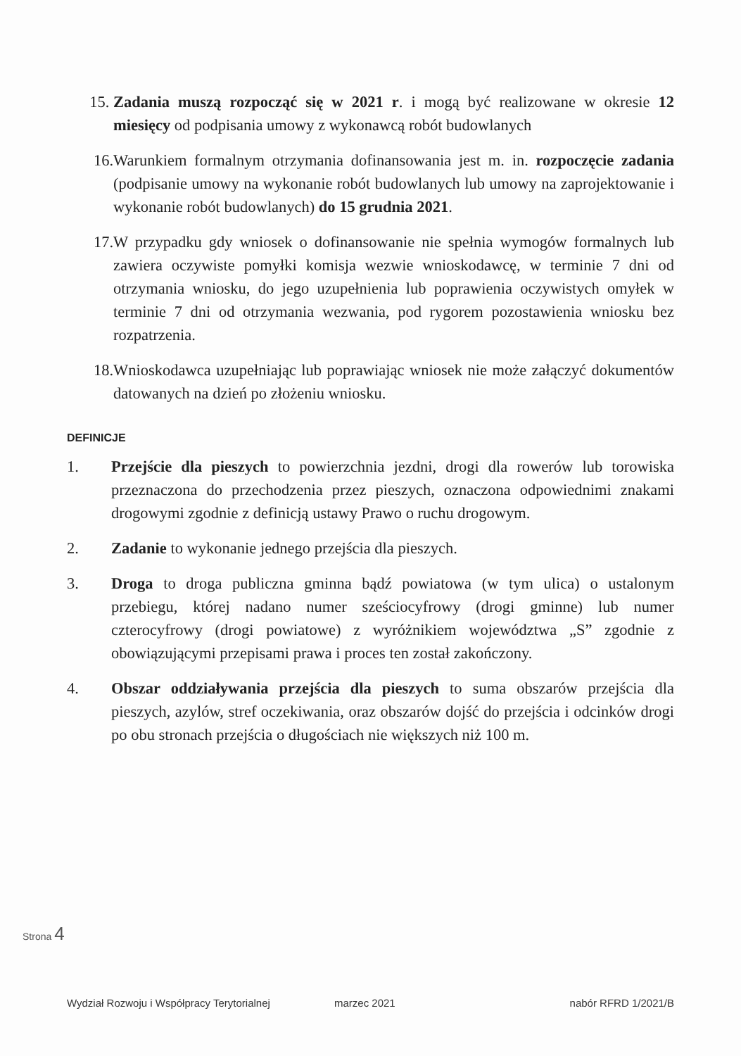15. Zadania muszą rozpocząć się w 2021 r. i mogą być realizowane w okresie 12 miesięcy od podpisania umowy z wykonawcą robót budowlanych
16. Warunkiem formalnym otrzymania dofinansowania jest m. in. rozpoczęcie zadania (podpisanie umowy na wykonanie robót budowlanych lub umowy na zaprojektowanie i wykonanie robót budowlanych) do 15 grudnia 2021.
17. W przypadku gdy wniosek o dofinansowanie nie spełnia wymogów formalnych lub zawiera oczywiste pomyłki komisja wezwie wnioskodawcę, w terminie 7 dni od otrzymania wniosku, do jego uzupełnienia lub poprawienia oczywistych omyłek w terminie 7 dni od otrzymania wezwania, pod rygorem pozostawienia wniosku bez rozpatrzenia.
18. Wnioskodawca uzupełniając lub poprawiając wniosek nie może załączyć dokumentów datowanych na dzień po złożeniu wniosku.
DEFINICJE
1. Przejście dla pieszych to powierzchnia jezdni, drogi dla rowerów lub torowiska przeznaczona do przechodzenia przez pieszych, oznaczona odpowiednimi znakami drogowymi zgodnie z definicją ustawy Prawo o ruchu drogowym.
2. Zadanie to wykonanie jednego przejścia dla pieszych.
3. Droga to droga publiczna gminna bądź powiatowa (w tym ulica) o ustalonym przebiegu, której nadano numer sześciocyfrowy (drogi gminne) lub numer czterocyfrowy (drogi powiatowe) z wyróżnikiem województwa „S” zgodnie z obowiązującymi przepisami prawa i proces ten został zakończony.
4. Obszar oddziaływania przejścia dla pieszych to suma obszarów przejścia dla pieszych, azylów, stref oczekiwania, oraz obszarów dojść do przejścia i odcinków drogi po obu stronach przejścia o długościach nie większych niż 100 m.
Strona 4
Wydział Rozwoju i Współpracy Terytorialnej marzec 2021 nabór RFRD 1/2021/B